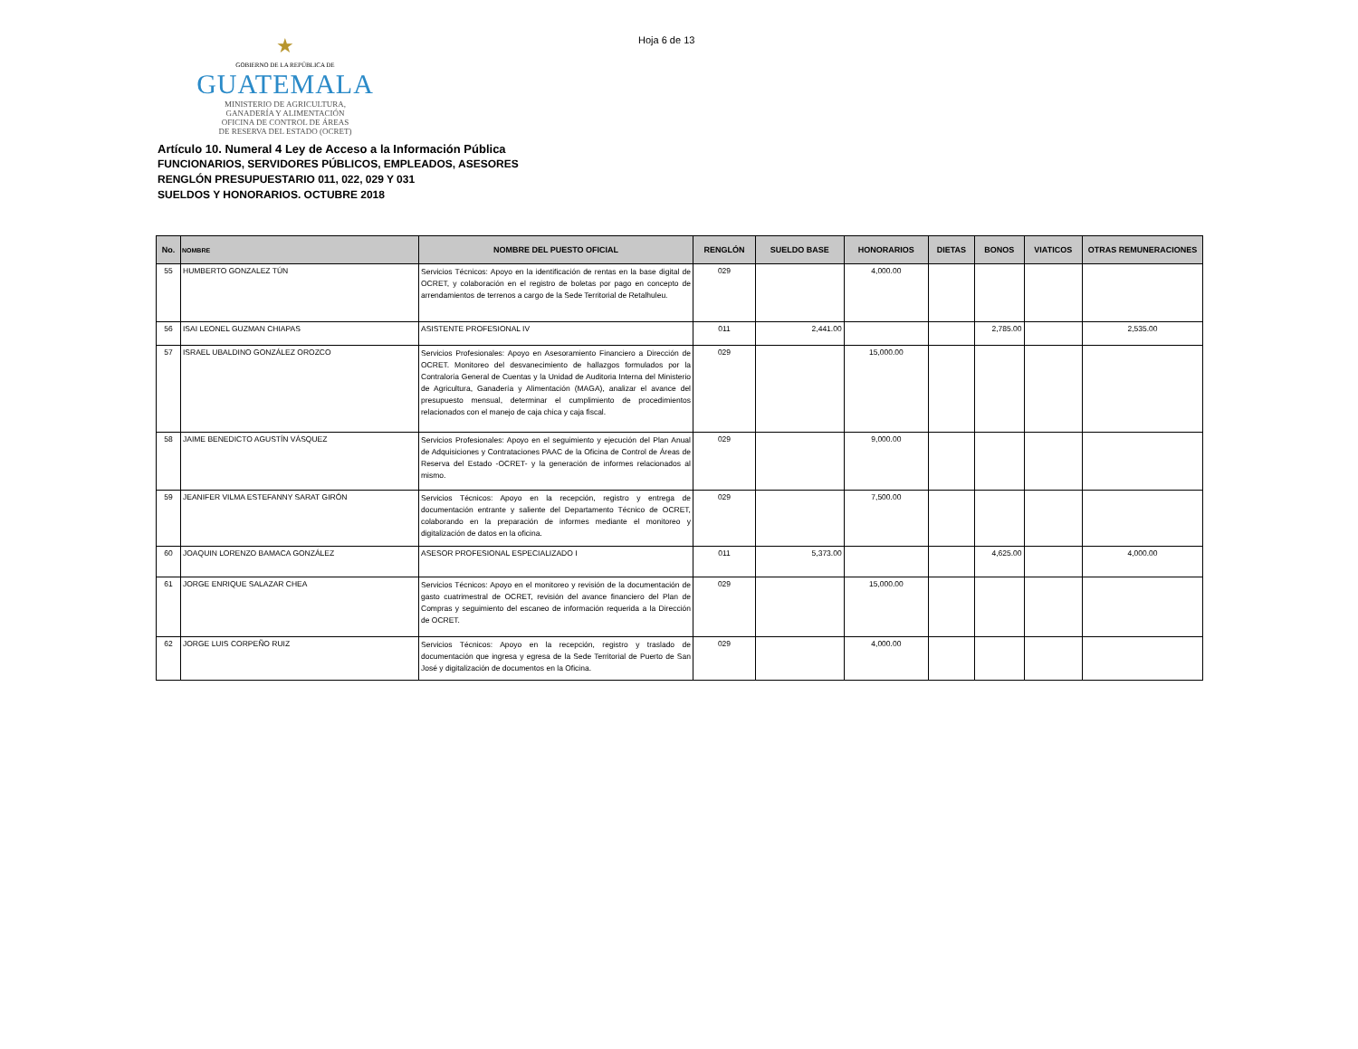★
GOBIERNO DE LA REPÚBLICA DE
GUATEMALA
MINISTERIO DE AGRICULTURA,
GANADERÍA Y ALIMENTACIÓN
OFICINA DE CONTROL DE ÁREAS
DE RESERVA DEL ESTADO (OCRET)
Hoja 6 de 13
Artículo 10. Numeral 4 Ley de Acceso a la Información Pública
FUNCIONARIOS, SERVIDORES PÚBLICOS, EMPLEADOS, ASESORES
RENGLÓN PRESUPUESTARIO 011, 022, 029 Y 031
SUELDOS Y HONORARIOS. OCTUBRE 2018
| No. | NOMBRE | NOMBRE DEL PUESTO OFICIAL | RENGLÓN | SUELDO BASE | HONORARIOS | DIETAS | BONOS | VIATICOS | OTRAS REMUNERACIONES |
| --- | --- | --- | --- | --- | --- | --- | --- | --- | --- |
| 55 | HUMBERTO GONZALEZ TÚN | Servicios Técnicos: Apoyo en la identificación de rentas en la base digital de OCRET, y colaboración en el registro de boletas por pago en concepto de arrendamientos de terrenos a cargo de la Sede Territorial de Retalhuleu. | 029 | | 4,000.00 | | | | |
| 56 | ISAI LEONEL GUZMAN CHIAPAS | ASISTENTE PROFESIONAL IV | 011 | 2,441.00 | | | 2,785.00 | | 2,535.00 |
| 57 | ISRAEL UBALDINO GONZÁLEZ OROZCO | Servicios Profesionales: Apoyo en Asesoramiento Financiero a Dirección de OCRET. Monitoreo del desvanecimiento de hallazgos formulados por la Contraloría General de Cuentas y la Unidad de Auditoria Interna del Ministerio de Agricultura, Ganadería y Alimentación (MAGA), analizar el avance del presupuesto mensual, determinar el cumplimiento de procedimientos relacionados con el manejo de caja chica y caja fiscal. | 029 | | 15,000.00 | | | | |
| 58 | JAIME BENEDICTO AGUSTÍN VÁSQUEZ | Servicios Profesionales: Apoyo en el seguimiento y ejecución del Plan Anual de Adquisiciones y Contrataciones PAAC de la Oficina de Control de Áreas de Reserva del Estado -OCRET- y la generación de informes relacionados al mismo. | 029 | | 9,000.00 | | | | |
| 59 | JEANIFER VILMA ESTEFANNY SARAT GIRÓN | Servicios Técnicos: Apoyo en la recepción, registro y entrega de documentación entrante y saliente del Departamento Técnico de OCRET, colaborando en la preparación de informes mediante el monitoreo y digitalización de datos en la oficina. | 029 | | 7,500.00 | | | | |
| 60 | JOAQUIN LORENZO BAMACA GONZÁLEZ | ASESOR PROFESIONAL ESPECIALIZADO I | 011 | 5,373.00 | | | 4,625.00 | | 4,000.00 |
| 61 | JORGE ENRIQUE SALAZAR CHEA | Servicios Técnicos: Apoyo en el monitoreo y revisión de la documentación de gasto cuatrimestral de OCRET, revisión del avance financiero del Plan de Compras y seguimiento del escaneo de información requerida a la Dirección de OCRET. | 029 | | 15,000.00 | | | | |
| 62 | JORGE LUIS CORPEÑO RUIZ | Servicios Técnicos: Apoyo en la recepción, registro y traslado de documentación que ingresa y egresa de la Sede Territorial de Puerto de San José y digitalización de documentos en la Oficina. | 029 | | 4,000.00 | | | | |